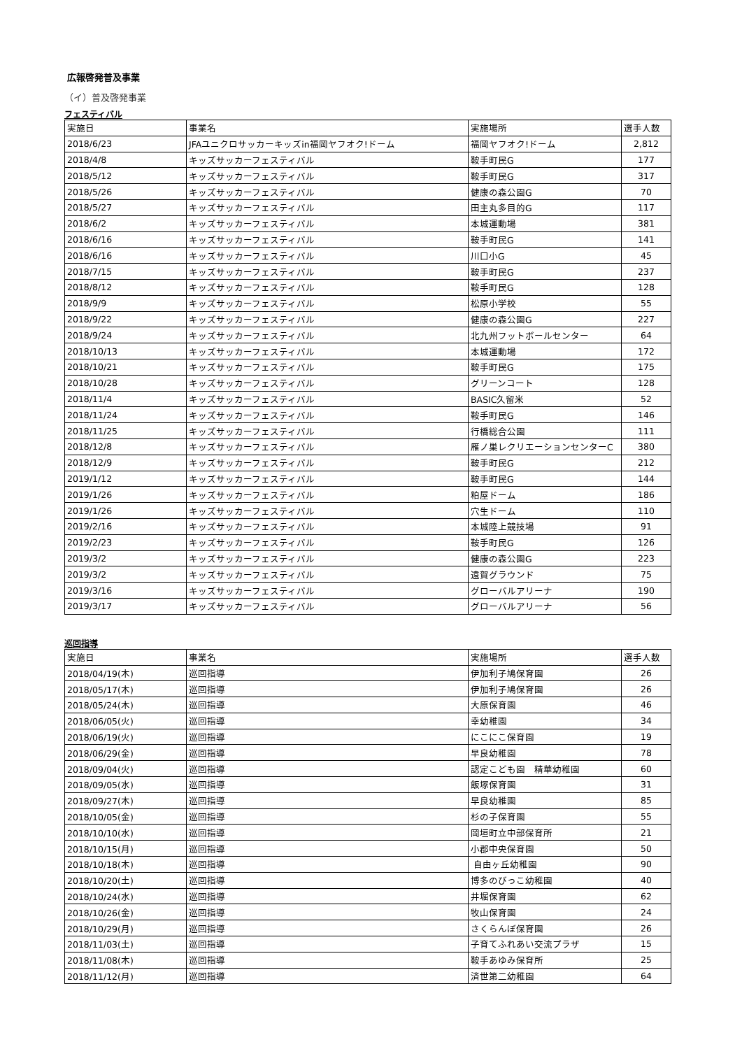広報啓発普及事業
（イ）普及啓発事業
フェスティバル
| 実施日 | 事業名 | 実施場所 | 選手人数 |
| --- | --- | --- | --- |
| 2018/6/23 | JFAユニクロサッカーキッズin福岡ヤフオク!ドーム | 福岡ヤフオク!ドーム | 2,812 |
| 2018/4/8 | キッズサッカーフェスティバル | 鞍手町民G | 177 |
| 2018/5/12 | キッズサッカーフェスティバル | 鞍手町民G | 317 |
| 2018/5/26 | キッズサッカーフェスティバル | 健康の森公園G | 70 |
| 2018/5/27 | キッズサッカーフェスティバル | 田主丸多目的G | 117 |
| 2018/6/2 | キッズサッカーフェスティバル | 本城運動場 | 381 |
| 2018/6/16 | キッズサッカーフェスティバル | 鞍手町民G | 141 |
| 2018/6/16 | キッズサッカーフェスティバル | 川口小G | 45 |
| 2018/7/15 | キッズサッカーフェスティバル | 鞍手町民G | 237 |
| 2018/8/12 | キッズサッカーフェスティバル | 鞍手町民G | 128 |
| 2018/9/9 | キッズサッカーフェスティバル | 松原小学校 | 55 |
| 2018/9/22 | キッズサッカーフェスティバル | 健康の森公園G | 227 |
| 2018/9/24 | キッズサッカーフェスティバル | 北九州フットボールセンター | 64 |
| 2018/10/13 | キッズサッカーフェスティバル | 本城運動場 | 172 |
| 2018/10/21 | キッズサッカーフェスティバル | 鞍手町民G | 175 |
| 2018/10/28 | キッズサッカーフェスティバル | グリーンコート | 128 |
| 2018/11/4 | キッズサッカーフェスティバル | BASIC久留米 | 52 |
| 2018/11/24 | キッズサッカーフェスティバル | 鞍手町民G | 146 |
| 2018/11/25 | キッズサッカーフェスティバル | 行橋総合公園 | 111 |
| 2018/12/8 | キッズサッカーフェスティバル | 雁ノ巣レクリエーションセンターC | 380 |
| 2018/12/9 | キッズサッカーフェスティバル | 鞍手町民G | 212 |
| 2019/1/12 | キッズサッカーフェスティバル | 鞍手町民G | 144 |
| 2019/1/26 | キッズサッカーフェスティバル | 粕屋ドーム | 186 |
| 2019/1/26 | キッズサッカーフェスティバル | 穴生ドーム | 110 |
| 2019/2/16 | キッズサッカーフェスティバル | 本城陸上競技場 | 91 |
| 2019/2/23 | キッズサッカーフェスティバル | 鞍手町民G | 126 |
| 2019/3/2 | キッズサッカーフェスティバル | 健康の森公園G | 223 |
| 2019/3/2 | キッズサッカーフェスティバル | 遠賀グラウンド | 75 |
| 2019/3/16 | キッズサッカーフェスティバル | グローバルアリーナ | 190 |
| 2019/3/17 | キッズサッカーフェスティバル | グローバルアリーナ | 56 |
巡回指導
| 実施日 | 事業名 | 実施場所 | 選手人数 |
| --- | --- | --- | --- |
| 2018/04/19(木) | 巡回指導 | 伊加利子鳩保育園 | 26 |
| 2018/05/17(木) | 巡回指導 | 伊加利子鳩保育園 | 26 |
| 2018/05/24(木) | 巡回指導 | 大原保育園 | 46 |
| 2018/06/05(火) | 巡回指導 | 幸幼稚園 | 34 |
| 2018/06/19(火) | 巡回指導 | にこにこ保育園 | 19 |
| 2018/06/29(金) | 巡回指導 | 早良幼稚園 | 78 |
| 2018/09/04(火) | 巡回指導 | 認定こども園 精華幼稚園 | 60 |
| 2018/09/05(水) | 巡回指導 | 飯塚保育園 | 31 |
| 2018/09/27(木) | 巡回指導 | 早良幼稚園 | 85 |
| 2018/10/05(金) | 巡回指導 | 杉の子保育園 | 55 |
| 2018/10/10(水) | 巡回指導 | 岡垣町立中部保育所 | 21 |
| 2018/10/15(月) | 巡回指導 | 小郡中央保育園 | 50 |
| 2018/10/18(木) | 巡回指導 | 自由ヶ丘幼稚園 | 90 |
| 2018/10/20(土) | 巡回指導 | 博多のびっこ幼稚園 | 40 |
| 2018/10/24(水) | 巡回指導 | 井堀保育園 | 62 |
| 2018/10/26(金) | 巡回指導 | 牧山保育園 | 24 |
| 2018/10/29(月) | 巡回指導 | さくらんぼ保育園 | 26 |
| 2018/11/03(土) | 巡回指導 | 子育てふれあい交流プラザ | 15 |
| 2018/11/08(木) | 巡回指導 | 鞍手あゆみ保育所 | 25 |
| 2018/11/12(月) | 巡回指導 | 済世第二幼稚園 | 64 |